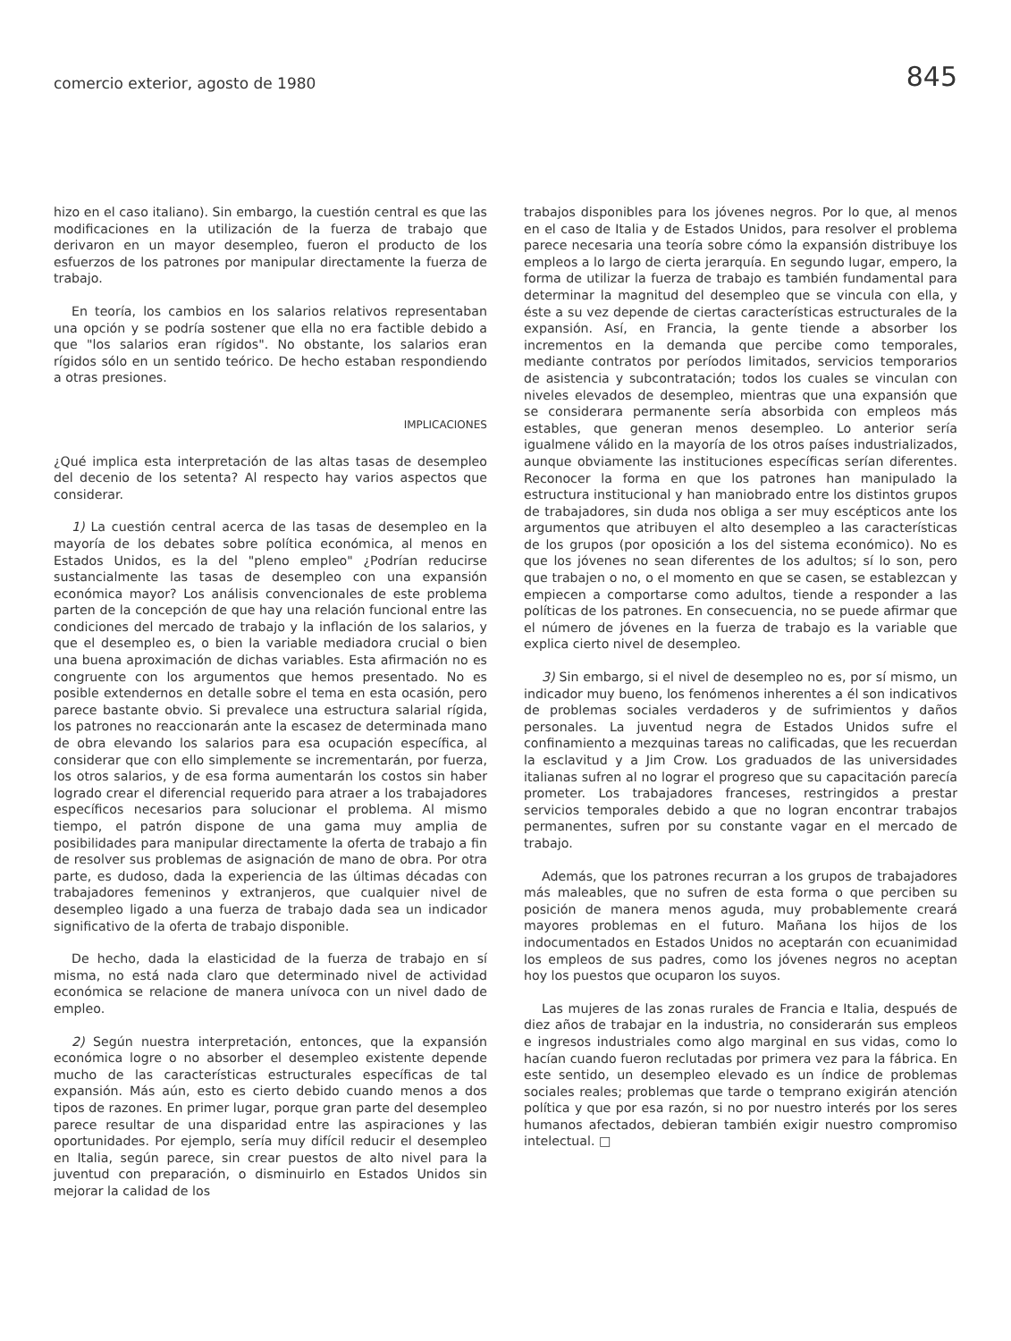comercio exterior, agosto de 1980 845
hizo en el caso italiano). Sin embargo, la cuestión central es que las modificaciones en la utilización de la fuerza de trabajo que derivaron en un mayor desempleo, fueron el producto de los esfuerzos de los patrones por manipular directamente la fuerza de trabajo.
En teoría, los cambios en los salarios relativos representaban una opción y se podría sostener que ella no era factible debido a que "los salarios eran rígidos". No obstante, los salarios eran rígidos sólo en un sentido teórico. De hecho estaban respondiendo a otras presiones.
IMPLICACIONES
¿Qué implica esta interpretación de las altas tasas de desempleo del decenio de los setenta? Al respecto hay varios aspectos que considerar.
1) La cuestión central acerca de las tasas de desempleo en la mayoría de los debates sobre política económica, al menos en Estados Unidos, es la del "pleno empleo" ¿Podrían reducirse sustancialmente las tasas de desempleo con una expansión económica mayor? Los análisis convencionales de este problema parten de la concepción de que hay una relación funcional entre las condiciones del mercado de trabajo y la inflación de los salarios, y que el desempleo es, o bien la variable mediadora crucial o bien una buena aproximación de dichas variables. Esta afirmación no es congruente con los argumentos que hemos presentado. No es posible extendernos en detalle sobre el tema en esta ocasión, pero parece bastante obvio. Si prevalece una estructura salarial rígida, los patrones no reaccionarán ante la escasez de determinada mano de obra elevando los salarios para esa ocupación específica, al considerar que con ello simplemente se incrementarán, por fuerza, los otros salarios, y de esa forma aumentarán los costos sin haber logrado crear el diferencial requerido para atraer a los trabajadores específicos necesarios para solucionar el problema. Al mismo tiempo, el patrón dispone de una gama muy amplia de posibilidades para manipular directamente la oferta de trabajo a fin de resolver sus problemas de asignación de mano de obra. Por otra parte, es dudoso, dada la experiencia de las últimas décadas con trabajadores femeninos y extranjeros, que cualquier nivel de desempleo ligado a una fuerza de trabajo dada sea un indicador significativo de la oferta de trabajo disponible.
De hecho, dada la elasticidad de la fuerza de trabajo en sí misma, no está nada claro que determinado nivel de actividad económica se relacione de manera unívoca con un nivel dado de empleo.
2) Según nuestra interpretación, entonces, que la expansión económica logre o no absorber el desempleo existente depende mucho de las características estructurales específicas de tal expansión. Más aún, esto es cierto debido cuando menos a dos tipos de razones. En primer lugar, porque gran parte del desempleo parece resultar de una disparidad entre las aspiraciones y las oportunidades. Por ejemplo, sería muy difícil reducir el desempleo en Italia, según parece, sin crear puestos de alto nivel para la juventud con preparación, o disminuirlo en Estados Unidos sin mejorar la calidad de los
trabajos disponibles para los jóvenes negros. Por lo que, al menos en el caso de Italia y de Estados Unidos, para resolver el problema parece necesaria una teoría sobre cómo la expansión distribuye los empleos a lo largo de cierta jerarquía. En segundo lugar, empero, la forma de utilizar la fuerza de trabajo es también fundamental para determinar la magnitud del desempleo que se vincula con ella, y éste a su vez depende de ciertas características estructurales de la expansión. Así, en Francia, la gente tiende a absorber los incrementos en la demanda que percibe como temporales, mediante contratos por períodos limitados, servicios temporarios de asistencia y subcontratación; todos los cuales se vinculan con niveles elevados de desempleo, mientras que una expansión que se considerara permanente sería absorbida con empleos más estables, que generan menos desempleo. Lo anterior sería igualmene válido en la mayoría de los otros países industrializados, aunque obviamente las instituciones específicas serían diferentes. Reconocer la forma en que los patrones han manipulado la estructura institucional y han maniobrado entre los distintos grupos de trabajadores, sin duda nos obliga a ser muy escépticos ante los argumentos que atribuyen el alto desempleo a las características de los grupos (por oposición a los del sistema económico). No es que los jóvenes no sean diferentes de los adultos; sí lo son, pero que trabajen o no, o el momento en que se casen, se establezcan y empiecen a comportarse como adultos, tiende a responder a las políticas de los patrones. En consecuencia, no se puede afirmar que el número de jóvenes en la fuerza de trabajo es la variable que explica cierto nivel de desempleo.
3) Sin embargo, si el nivel de desempleo no es, por sí mismo, un indicador muy bueno, los fenómenos inherentes a él son indicativos de problemas sociales verdaderos y de sufrimientos y daños personales. La juventud negra de Estados Unidos sufre el confinamiento a mezquinas tareas no calificadas, que les recuerdan la esclavitud y a Jim Crow. Los graduados de las universidades italianas sufren al no lograr el progreso que su capacitación parecía prometer. Los trabajadores franceses, restringidos a prestar servicios temporales debido a que no logran encontrar trabajos permanentes, sufren por su constante vagar en el mercado de trabajo.
Además, que los patrones recurran a los grupos de trabajadores más maleables, que no sufren de esta forma o que perciben su posición de manera menos aguda, muy probablemente creará mayores problemas en el futuro. Mañana los hijos de los indocumentados en Estados Unidos no aceptarán con ecuanimidad los empleos de sus padres, como los jóvenes negros no aceptan hoy los puestos que ocuparon los suyos.
Las mujeres de las zonas rurales de Francia e Italia, después de diez años de trabajar en la industria, no considerarán sus empleos e ingresos industriales como algo marginal en sus vidas, como lo hacían cuando fueron reclutadas por primera vez para la fábrica. En este sentido, un desempleo elevado es un índice de problemas sociales reales; problemas que tarde o temprano exigirán atención política y que por esa razón, si no por nuestro interés por los seres humanos afectados, debieran también exigir nuestro compromiso intelectual. □